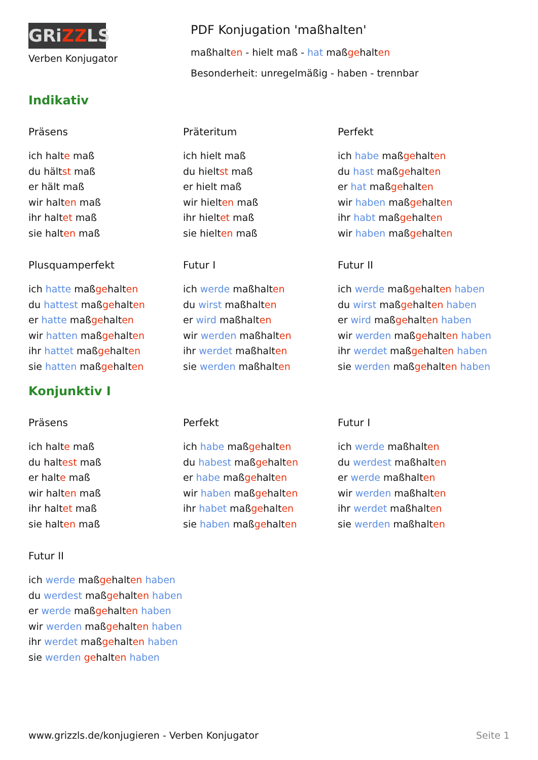GRiZZLS
Verben Konjugator
PDF Konjugation 'maßhalten'
maßhalten - hielt maß - hat maßgehalten
Besonderheit: unregelmäßig - haben - trennbar
Indikativ
Präsens
ich halte maß
du hältst maß
er hält maß
wir halten maß
ihr haltet maß
sie halten maß
Präteritum
ich hielt maß
du hieltst maß
er hielt maß
wir hielten maß
ihr hieltet maß
sie hielten maß
Perfekt
ich habe maßgehalten
du hast maßgehalten
er hat maßgehalten
wir haben maßgehalten
ihr habt maßgehalten
wir haben maßgehalten
Plusquamperfekt
ich hatte maßgehalten
du hattest maßgehalten
er hatte maßgehalten
wir hatten maßgehalten
ihr hattet maßgehalten
sie hatten maßgehalten
Futur I
ich werde maßhalten
du wirst maßhalten
er wird maßhalten
wir werden maßhalten
ihr werdet maßhalten
sie werden maßhalten
Futur II
ich werde maßgehalten haben
du wirst maßgehalten haben
er wird maßgehalten haben
wir werden maßgehalten haben
ihr werdet maßgehalten haben
sie werden maßgehalten haben
Konjunktiv I
Präsens
ich halte maß
du haltest maß
er halte maß
wir halten maß
ihr haltet maß
sie halten maß
Perfekt
ich habe maßgehalten
du habest maßgehalten
er habe maßgehalten
wir haben maßgehalten
ihr habet maßgehalten
sie haben maßgehalten
Futur I
ich werde maßhalten
du werdest maßhalten
er werde maßhalten
wir werden maßhalten
ihr werdet maßhalten
sie werden maßhalten
Futur II
ich werde maßgehalten haben
du werdest maßgehalten haben
er werde maßgehalten haben
wir werden maßgehalten haben
ihr werdet maßgehalten haben
sie werden gehalten haben
www.grizzls.de/konjugieren - Verben Konjugator Seite 1